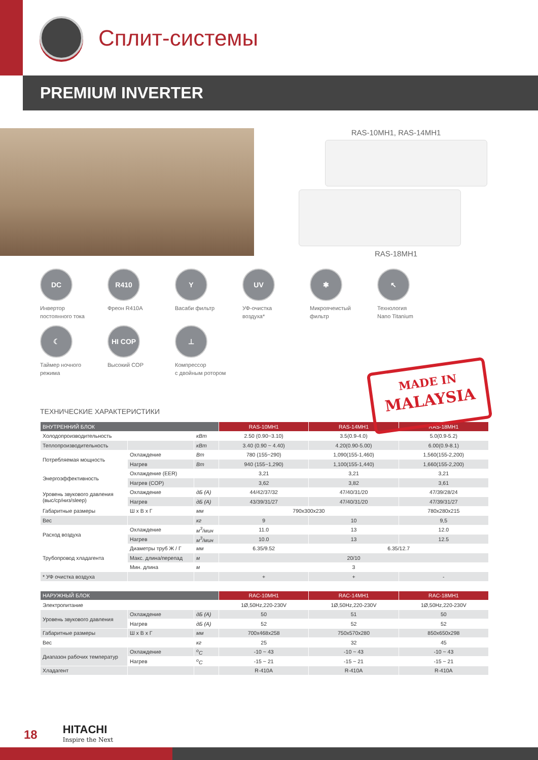Сплит-системы
PREMIUM INVERTER
RAS-10MH1, RAS-14MH1
RAS-18MH1
DC
Инвертор
постоянного тока
R410
Фреон R410A
Y
Васаби фильтр
UV
УФ-очистка
воздуха*
✱
Микроячеистый
фильтр
↖
Технология
Nano Titanium
☾
Таймер ночного
режима
HI COP
Высокий COP
⊥
Компрессор
с двойным ротором
MADE IN
MALAYSIA
ТЕХНИЧЕСКИЕ ХАРАКТЕРИСТИКИ
| ВНУТРЕННИЙ БЛОК | | | RAS-10MH1 | RAS-14MH1 | RAS-18MH1 |
| --- | --- | --- | --- | --- | --- |
| Холодопроизводительность | | кВт | 2.50 (0.90~3.10) | 3.5(0.9-4.0) | 5.0(0.9-5.2) |
| Теплопроизводительность | | кВт | 3.40 (0.90 ~ 4.40) | 4.20(0.90-5.00) | 6.00(0.9-8.1) |
| Потребляемая мощность | Охлаждение | Вт | 780 (155~290) | 1,090(155-1,460) | 1,560(155-2,200) |
| | Нагрев | Вт | 940 (155~1,290) | 1,100(155-1,440) | 1,660(155-2,200) |
| Энергоэффективность | Охлаждение (EER) | | 3,21 | 3,21 | 3,21 |
| | Нагрев (COP) | | 3,62 | 3,82 | 3,61 |
| Уровень звукового давления (выс/ср/низ/sleep) | Охлаждение | дБ (А) | 44/42/37/32 | 47/40/31/20 | 47/39/28/24 |
| | Нагрев | дБ (А) | 43/39/31/27 | 47/40/31/20 | 47/39/31/27 |
| Габаритные размеры | Ш x В x Г | мм | 790x300x230 | | 780x280x215 |
| Вес | | кг | 9 | 10 | 9,5 |
| Расход воздуха | Охлаждение | м<sup>3</sup>/мин | 11.0 | 13 | 12.0 |
| | Нагрев | м<sup>3</sup>/мин | 10.0 | 13 | 12.5 |
| Трубопровод хладагента | Диаметры труб Ж / Г | мм | 6.35/9.52 | 6.35/12.7 | |
| | Макс. длина/перепад | м | 20/10 | | |
| | Мин. длина | м | 3 | | |
| * УФ очистка воздуха | | | + | + | - |
| НАРУЖНЫЙ БЛОК | | | RAC-10MH1 | RAC-14MH1 | RAC-18MH1 |
| --- | --- | --- | --- | --- | --- |
| Электропитание | | | 1Ø,50Hz,220-230V | 1Ø,50Hz,220-230V | 1Ø,50Hz,220-230V |
| Уровень звукового давления | Охлаждение | дБ (А) | 50 | 51 | 50 |
| | Нагрев | дБ (А) | 52 | 52 | 52 |
| Габаритные размеры | Ш x В x Г | мм | 700x468x258 | 750x570x280 | 850x650x298 |
| Вес | | кг | 25 | 32 | 45 |
| Диапазон рабочих температур | Охлаждение | <sup>o</sup> C | -10 ~ 43 | -10 ~ 43 | -10 ~ 43 |
| | Нагрев | <sup>o</sup> C | -15 ~ 21 | -15 ~ 21 | -15 ~ 21 |
| Хладагент | | | R-410A | R-410A | R-410A |
18
HITACHI
Inspire the Next